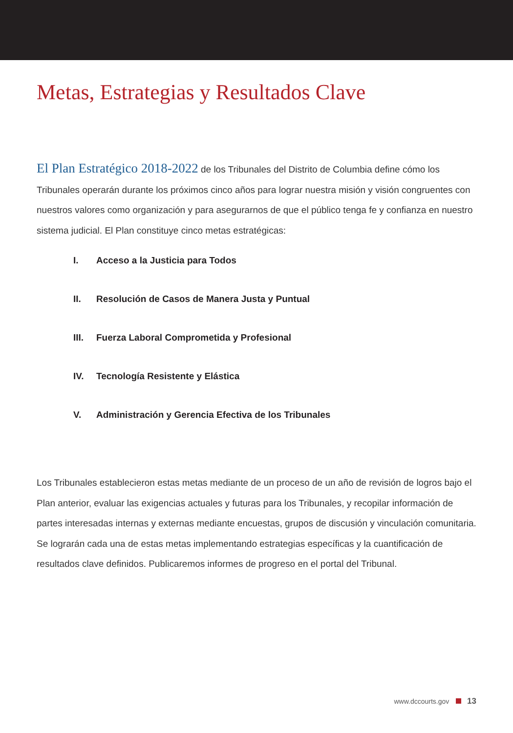Metas, Estrategias y Resultados Clave
El Plan Estratégico 2018-2022 de los Tribunales del Distrito de Columbia define cómo los Tribunales operarán durante los próximos cinco años para lograr nuestra misión y visión congruentes con nuestros valores como organización y para asegurarnos de que el público tenga fe y confianza en nuestro sistema judicial. El Plan constituye cinco metas estratégicas:
I. Acceso a la Justicia para Todos
II. Resolución de Casos de Manera Justa y Puntual
III. Fuerza Laboral Comprometida y Profesional
IV. Tecnología Resistente y Elástica
V. Administración y Gerencia Efectiva de los Tribunales
Los Tribunales establecieron estas metas mediante de un proceso de un año de revisión de logros bajo el Plan anterior, evaluar las exigencias actuales y futuras para los Tribunales, y recopilar información de partes interesadas internas y externas mediante encuestas, grupos de discusión y vinculación comunitaria. Se lograrán cada una de estas metas implementando estrategias específicas y la cuantificación de resultados clave definidos. Publicaremos informes de progreso en el portal del Tribunal.
www.dccourts.gov 13